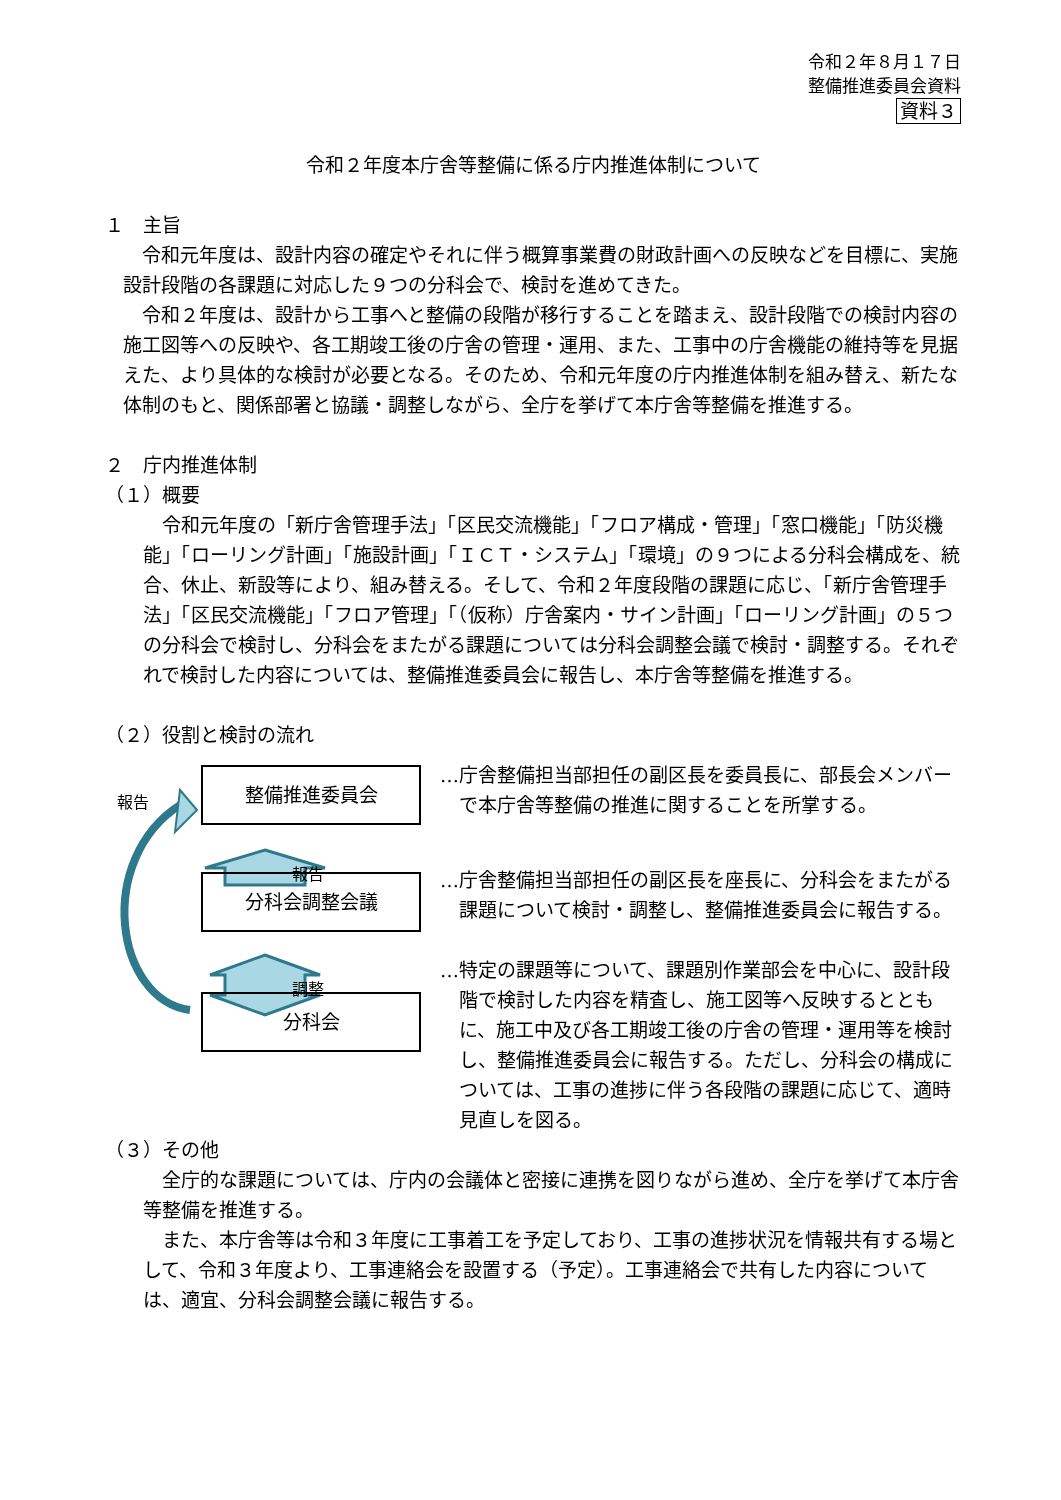令和２年８月１７日
整備推進委員会資料
資料３
令和２年度本庁舎等整備に係る庁内推進体制について
１　主旨
令和元年度は、設計内容の確定やそれに伴う概算事業費の財政計画への反映などを目標に、実施設計段階の各課題に対応した９つの分科会で、検討を進めてきた。
令和２年度は、設計から工事へと整備の段階が移行することを踏まえ、設計段階での検討内容の施工図等への反映や、各工期竣工後の庁舎の管理・運用、また、工事中の庁舎機能の維持等を見据えた、より具体的な検討が必要となる。そのため、令和元年度の庁内推進体制を組み替え、新たな体制のもと、関係部署と協議・調整しながら、全庁を挙げて本庁舎等整備を推進する。
２　庁内推進体制
（１）概要
令和元年度の「新庁舎管理手法」「区民交流機能」「フロア構成・管理」「窓口機能」「防災機能」「ローリング計画」「施設計画」「ＩＣＴ・システム」「環境」の９つによる分科会構成を、統合、休止、新設等により、組み替える。そして、令和２年度段階の課題に応じ、「新庁舎管理手法」「区民交流機能」「フロア管理」「（仮称）庁舎案内・サイン計画」「ローリング計画」の５つの分科会で検討し、分科会をまたがる課題については分科会調整会議で検討・調整する。それぞれで検討した内容については、整備推進委員会に報告し、本庁舎等整備を推進する。
（２）役割と検討の流れ
報告
整備推進委員会
報告
分科会調整会議
調整
分科会
…庁舎整備担当部担任の副区長を委員長に、部長会メンバーで本庁舎等整備の推進に関することを所掌する。
…庁舎整備担当部担任の副区長を座長に、分科会をまたがる課題について検討・調整し、整備推進委員会に報告する。
…特定の課題等について、課題別作業部会を中心に、設計段階で検討した内容を精査し、施工図等へ反映するとともに、施工中及び各工期竣工後の庁舎の管理・運用等を検討し、整備推進委員会に報告する。ただし、分科会の構成については、工事の進捗に伴う各段階の課題に応じて、適時見直しを図る。
（３）その他
全庁的な課題については、庁内の会議体と密接に連携を図りながら進め、全庁を挙げて本庁舎等整備を推進する。
また、本庁舎等は令和３年度に工事着工を予定しており、工事の進捗状況を情報共有する場として、令和３年度より、工事連絡会を設置する（予定）。工事連絡会で共有した内容については、適宜、分科会調整会議に報告する。